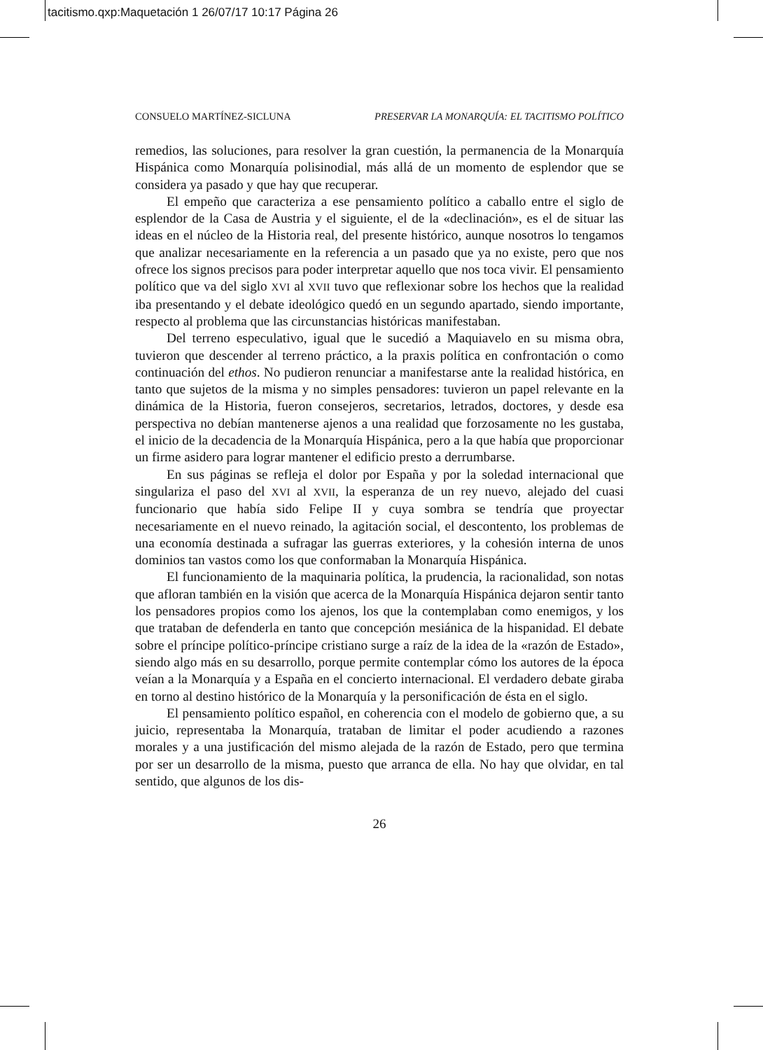tacitismo.qxp:Maquetación 1 26/07/17 10:17 Página 26
CONSUELO MARTÍNEZ-SICLUNA PRESERVAR LA MONARQUÍA: EL TACITISMO POLÍTICO
remedios, las soluciones, para resolver la gran cuestión, la permanencia de la Monarquía Hispánica como Monarquía polisinodial, más allá de un momento de esplendor que se considera ya pasado y que hay que recuperar.
El empeño que caracteriza a ese pensamiento político a caballo entre el siglo de esplendor de la Casa de Austria y el siguiente, el de la «declinación», es el de situar las ideas en el núcleo de la Historia real, del presente histórico, aunque nosotros lo tengamos que analizar necesariamente en la referencia a un pasado que ya no existe, pero que nos ofrece los signos precisos para poder interpretar aquello que nos toca vivir. El pensamiento político que va del siglo XVI al XVII tuvo que reflexionar sobre los hechos que la realidad iba presentando y el debate ideológico quedó en un segundo apartado, siendo importante, respecto al problema que las circunstancias históricas manifestaban.
Del terreno especulativo, igual que le sucedió a Maquiavelo en su misma obra, tuvieron que descender al terreno práctico, a la praxis política en confrontación o como continuación del ethos. No pudieron renunciar a manifestarse ante la realidad histórica, en tanto que sujetos de la misma y no simples pensadores: tuvieron un papel relevante en la dinámica de la Historia, fueron consejeros, secretarios, letrados, doctores, y desde esa perspectiva no debían mantenerse ajenos a una realidad que forzosamente no les gustaba, el inicio de la decadencia de la Monarquía Hispánica, pero a la que había que proporcionar un firme asidero para lograr mantener el edificio presto a derrumbarse.
En sus páginas se refleja el dolor por España y por la soledad internacional que singulariza el paso del XVI al XVII, la esperanza de un rey nuevo, alejado del cuasi funcionario que había sido Felipe II y cuya sombra se tendría que proyectar necesariamente en el nuevo reinado, la agitación social, el descontento, los problemas de una economía destinada a sufragar las guerras exteriores, y la cohesión interna de unos dominios tan vastos como los que conformaban la Monarquía Hispánica.
El funcionamiento de la maquinaria política, la prudencia, la racionalidad, son notas que afloran también en la visión que acerca de la Monarquía Hispánica dejaron sentir tanto los pensadores propios como los ajenos, los que la contemplaban como enemigos, y los que trataban de defenderla en tanto que concepción mesiánica de la hispanidad. El debate sobre el príncipe político-príncipe cristiano surge a raíz de la idea de la «razón de Estado», siendo algo más en su desarrollo, porque permite contemplar cómo los autores de la época veían a la Monarquía y a España en el concierto internacional. El verdadero debate giraba en torno al destino histórico de la Monarquía y la personificación de ésta en el siglo.
El pensamiento político español, en coherencia con el modelo de gobierno que, a su juicio, representaba la Monarquía, trataban de limitar el poder acudiendo a razones morales y a una justificación del mismo alejada de la razón de Estado, pero que termina por ser un desarrollo de la misma, puesto que arranca de ella. No hay que olvidar, en tal sentido, que algunos de los dis-
26